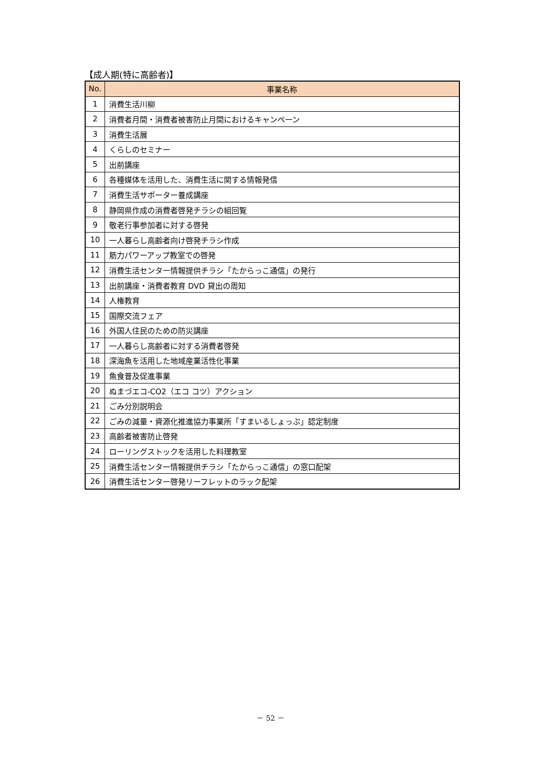【成人期(特に高齢者)】
| No. | 事業名称 |
| --- | --- |
| 1 | 消費生活川柳 |
| 2 | 消費者月間・消費者被害防止月間におけるキャンペーン |
| 3 | 消費生活展 |
| 4 | くらしのセミナー |
| 5 | 出前講座 |
| 6 | 各種媒体を活用した、消費生活に関する情報発信 |
| 7 | 消費生活サポーター養成講座 |
| 8 | 静岡県作成の消費者啓発チラシの組回覧 |
| 9 | 敬老行事参加者に対する啓発 |
| 10 | 一人暮らし高齢者向け啓発チラシ作成 |
| 11 | 筋力パワーアップ教室での啓発 |
| 12 | 消費生活センター情報提供チラシ「たからっこ通信」の発行 |
| 13 | 出前講座・消費者教育 DVD 貸出の周知 |
| 14 | 人権教育 |
| 15 | 国際交流フェア |
| 16 | 外国人住民のための防災講座 |
| 17 | 一人暮らし高齢者に対する消費者啓発 |
| 18 | 深海魚を活用した地域産業活性化事業 |
| 19 | 魚食普及促進事業 |
| 20 | ぬまづエコ-CO2（エコ コツ）アクション |
| 21 | ごみ分別説明会 |
| 22 | ごみの減量・資源化推進協力事業所「すまいるしょっぷ」認定制度 |
| 23 | 高齢者被害防止啓発 |
| 24 | ローリングストックを活用した料理教室 |
| 25 | 消費生活センター情報提供チラシ「たからっこ通信」の窓口配架 |
| 26 | 消費生活センター啓発リーフレットのラック配架 |
－ 52 －